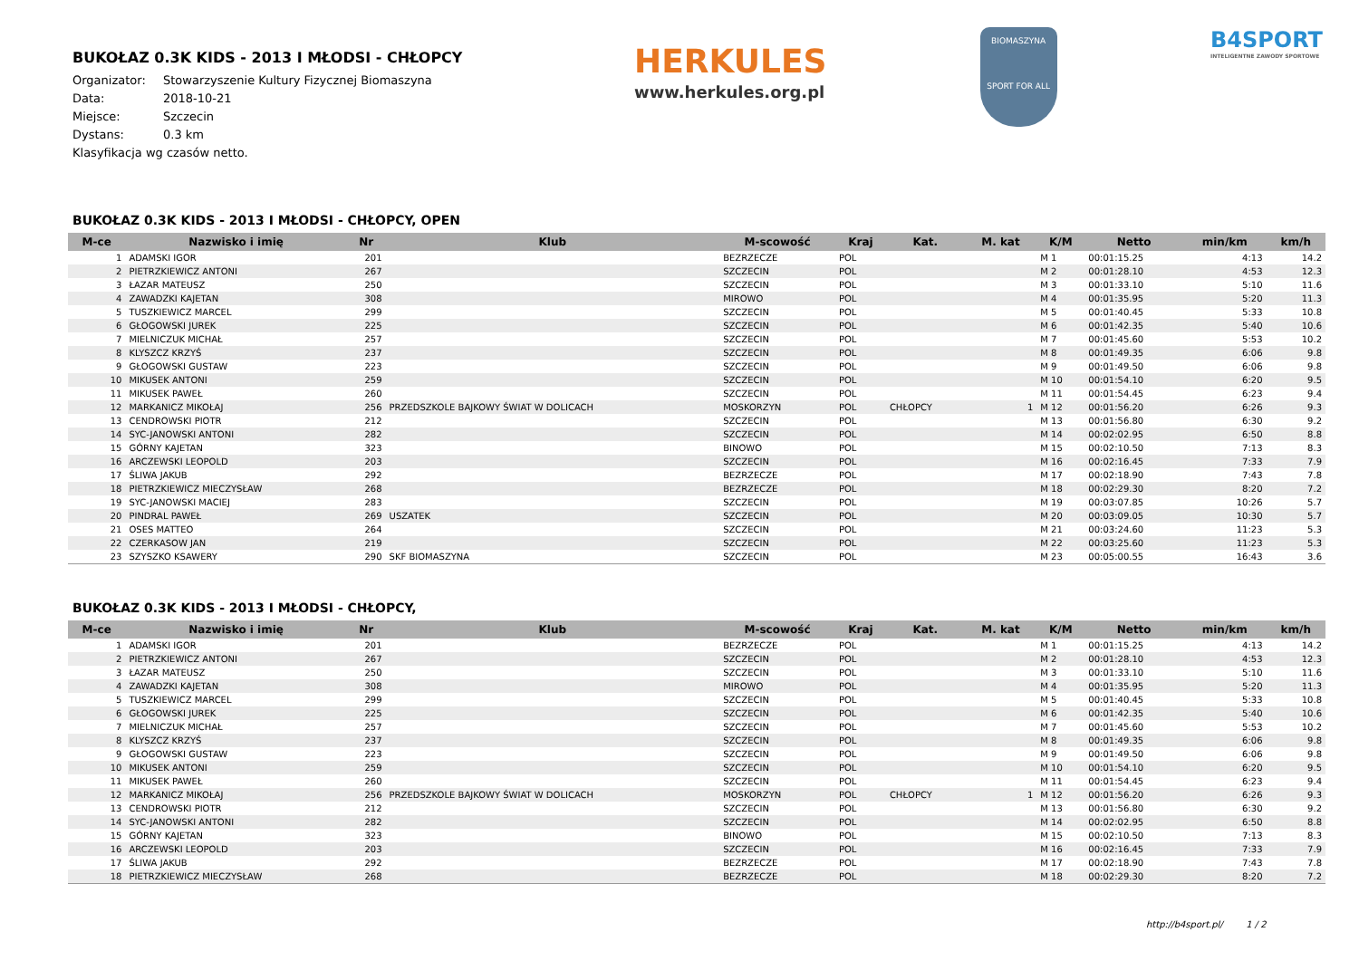HERKULES
www.herkules.org.pl
BIOMASZYNA
SPORT FOR ALL
B4SPORT
INTELIGENTNE ZAWODY SPORTOWE
BUKOŁAZ 0.3K KIDS - 2013 I MŁODSI - CHŁOPCY
Organizator: Stowarzyszenie Kultury Fizycznej Biomaszyna
Data: 2018-10-21
Miejsce: Szczecin
Dystans: 0.3 km
Klasyfikacja wg czasów netto.
BUKOŁAZ 0.3K KIDS - 2013 I MŁODSI - CHŁOPCY, OPEN
| M-ce | Nazwisko i imię | Nr | Klub | M-scowość | Kraj | Kat. | M. kat | K/M | Netto | min/km | km/h |
| --- | --- | --- | --- | --- | --- | --- | --- | --- | --- | --- | --- |
| 1 | ADAMSKI IGOR | 201 | | BEZRZECZE | POL | | | M 1 | 00:01:15.25 | 4:13 | 14.2 |
| 2 | PIETRZKIEWICZ ANTONI | 267 | | SZCZECIN | POL | | | M 2 | 00:01:28.10 | 4:53 | 12.3 |
| 3 | ŁAZAR MATEUSZ | 250 | | SZCZECIN | POL | | | M 3 | 00:01:33.10 | 5:10 | 11.6 |
| 4 | ZAWADZKI KAJETAN | 308 | | MIROWO | POL | | | M 4 | 00:01:35.95 | 5:20 | 11.3 |
| 5 | TUSZKIEWICZ MARCEL | 299 | | SZCZECIN | POL | | | M 5 | 00:01:40.45 | 5:33 | 10.8 |
| 6 | GŁOGOWSKI JUREK | 225 | | SZCZECIN | POL | | | M 6 | 00:01:42.35 | 5:40 | 10.6 |
| 7 | MIELNICZUK MICHAŁ | 257 | | SZCZECIN | POL | | | M 7 | 00:01:45.60 | 5:53 | 10.2 |
| 8 | KLYSZCZ KRZYŚ | 237 | | SZCZECIN | POL | | | M 8 | 00:01:49.35 | 6:06 | 9.8 |
| 9 | GŁOGOWSKI GUSTAW | 223 | | SZCZECIN | POL | | | M 9 | 00:01:49.50 | 6:06 | 9.8 |
| 10 | MIKUSEK ANTONI | 259 | | SZCZECIN | POL | | | M 10 | 00:01:54.10 | 6:20 | 9.5 |
| 11 | MIKUSEK PAWEŁ | 260 | | SZCZECIN | POL | | | M 11 | 00:01:54.45 | 6:23 | 9.4 |
| 12 | MARKANICZ MIKOŁAJ | 256 | PRZEDSZKOLE BAJKOWY ŚWIAT W DOLICACH | MOSKORZYN | POL | CHŁOPCY | 1 | M 12 | 00:01:56.20 | 6:26 | 9.3 |
| 13 | CENDROWSKI PIOTR | 212 | | SZCZECIN | POL | | | M 13 | 00:01:56.80 | 6:30 | 9.2 |
| 14 | SYC-JANOWSKI ANTONI | 282 | | SZCZECIN | POL | | | M 14 | 00:02:02.95 | 6:50 | 8.8 |
| 15 | GÓRNY KAJETAN | 323 | | BINOWO | POL | | | M 15 | 00:02:10.50 | 7:13 | 8.3 |
| 16 | ARCZEWSKI LEOPOLD | 203 | | SZCZECIN | POL | | | M 16 | 00:02:16.45 | 7:33 | 7.9 |
| 17 | ŚLIWA JAKUB | 292 | | BEZRZECZE | POL | | | M 17 | 00:02:18.90 | 7:43 | 7.8 |
| 18 | PIETRZKIEWICZ MIECZYSŁAW | 268 | | BEZRZECZE | POL | | | M 18 | 00:02:29.30 | 8:20 | 7.2 |
| 19 | SYC-JANOWSKI MACIEJ | 283 | | SZCZECIN | POL | | | M 19 | 00:03:07.85 | 10:26 | 5.7 |
| 20 | PINDRAL PAWEŁ | 269 | USZATEK | SZCZECIN | POL | | | M 20 | 00:03:09.05 | 10:30 | 5.7 |
| 21 | OSES MATTEO | 264 | | SZCZECIN | POL | | | M 21 | 00:03:24.60 | 11:23 | 5.3 |
| 22 | CZERKASOW JAN | 219 | | SZCZECIN | POL | | | M 22 | 00:03:25.60 | 11:23 | 5.3 |
| 23 | SZYSZKO KSAWERY | 290 | SKF BIOMASZYNA | SZCZECIN | POL | | | M 23 | 00:05:00.55 | 16:43 | 3.6 |
BUKOŁAZ 0.3K KIDS - 2013 I MŁODSI - CHŁOPCY,
| M-ce | Nazwisko i imię | Nr | Klub | M-scowość | Kraj | Kat. | M. kat | K/M | Netto | min/km | km/h |
| --- | --- | --- | --- | --- | --- | --- | --- | --- | --- | --- | --- |
| 1 | ADAMSKI IGOR | 201 | | BEZRZECZE | POL | | | M 1 | 00:01:15.25 | 4:13 | 14.2 |
| 2 | PIETRZKIEWICZ ANTONI | 267 | | SZCZECIN | POL | | | M 2 | 00:01:28.10 | 4:53 | 12.3 |
| 3 | ŁAZAR MATEUSZ | 250 | | SZCZECIN | POL | | | M 3 | 00:01:33.10 | 5:10 | 11.6 |
| 4 | ZAWADZKI KAJETAN | 308 | | MIROWO | POL | | | M 4 | 00:01:35.95 | 5:20 | 11.3 |
| 5 | TUSZKIEWICZ MARCEL | 299 | | SZCZECIN | POL | | | M 5 | 00:01:40.45 | 5:33 | 10.8 |
| 6 | GŁOGOWSKI JUREK | 225 | | SZCZECIN | POL | | | M 6 | 00:01:42.35 | 5:40 | 10.6 |
| 7 | MIELNICZUK MICHAŁ | 257 | | SZCZECIN | POL | | | M 7 | 00:01:45.60 | 5:53 | 10.2 |
| 8 | KLYSZCZ KRZYŚ | 237 | | SZCZECIN | POL | | | M 8 | 00:01:49.35 | 6:06 | 9.8 |
| 9 | GŁOGOWSKI GUSTAW | 223 | | SZCZECIN | POL | | | M 9 | 00:01:49.50 | 6:06 | 9.8 |
| 10 | MIKUSEK ANTONI | 259 | | SZCZECIN | POL | | | M 10 | 00:01:54.10 | 6:20 | 9.5 |
| 11 | MIKUSEK PAWEŁ | 260 | | SZCZECIN | POL | | | M 11 | 00:01:54.45 | 6:23 | 9.4 |
| 12 | MARKANICZ MIKOŁAJ | 256 | PRZEDSZKOLE BAJKOWY ŚWIAT W DOLICACH | MOSKORZYN | POL | CHŁOPCY | 1 | M 12 | 00:01:56.20 | 6:26 | 9.3 |
| 13 | CENDROWSKI PIOTR | 212 | | SZCZECIN | POL | | | M 13 | 00:01:56.80 | 6:30 | 9.2 |
| 14 | SYC-JANOWSKI ANTONI | 282 | | SZCZECIN | POL | | | M 14 | 00:02:02.95 | 6:50 | 8.8 |
| 15 | GÓRNY KAJETAN | 323 | | BINOWO | POL | | | M 15 | 00:02:10.50 | 7:13 | 8.3 |
| 16 | ARCZEWSKI LEOPOLD | 203 | | SZCZECIN | POL | | | M 16 | 00:02:16.45 | 7:33 | 7.9 |
| 17 | ŚLIWA JAKUB | 292 | | BEZRZECZE | POL | | | M 17 | 00:02:18.90 | 7:43 | 7.8 |
| 18 | PIETRZKIEWICZ MIECZYSŁAW | 268 | | BEZRZECZE | POL | | | M 18 | 00:02:29.30 | 8:20 | 7.2 |
http://b4sport.pl/ 1 / 2